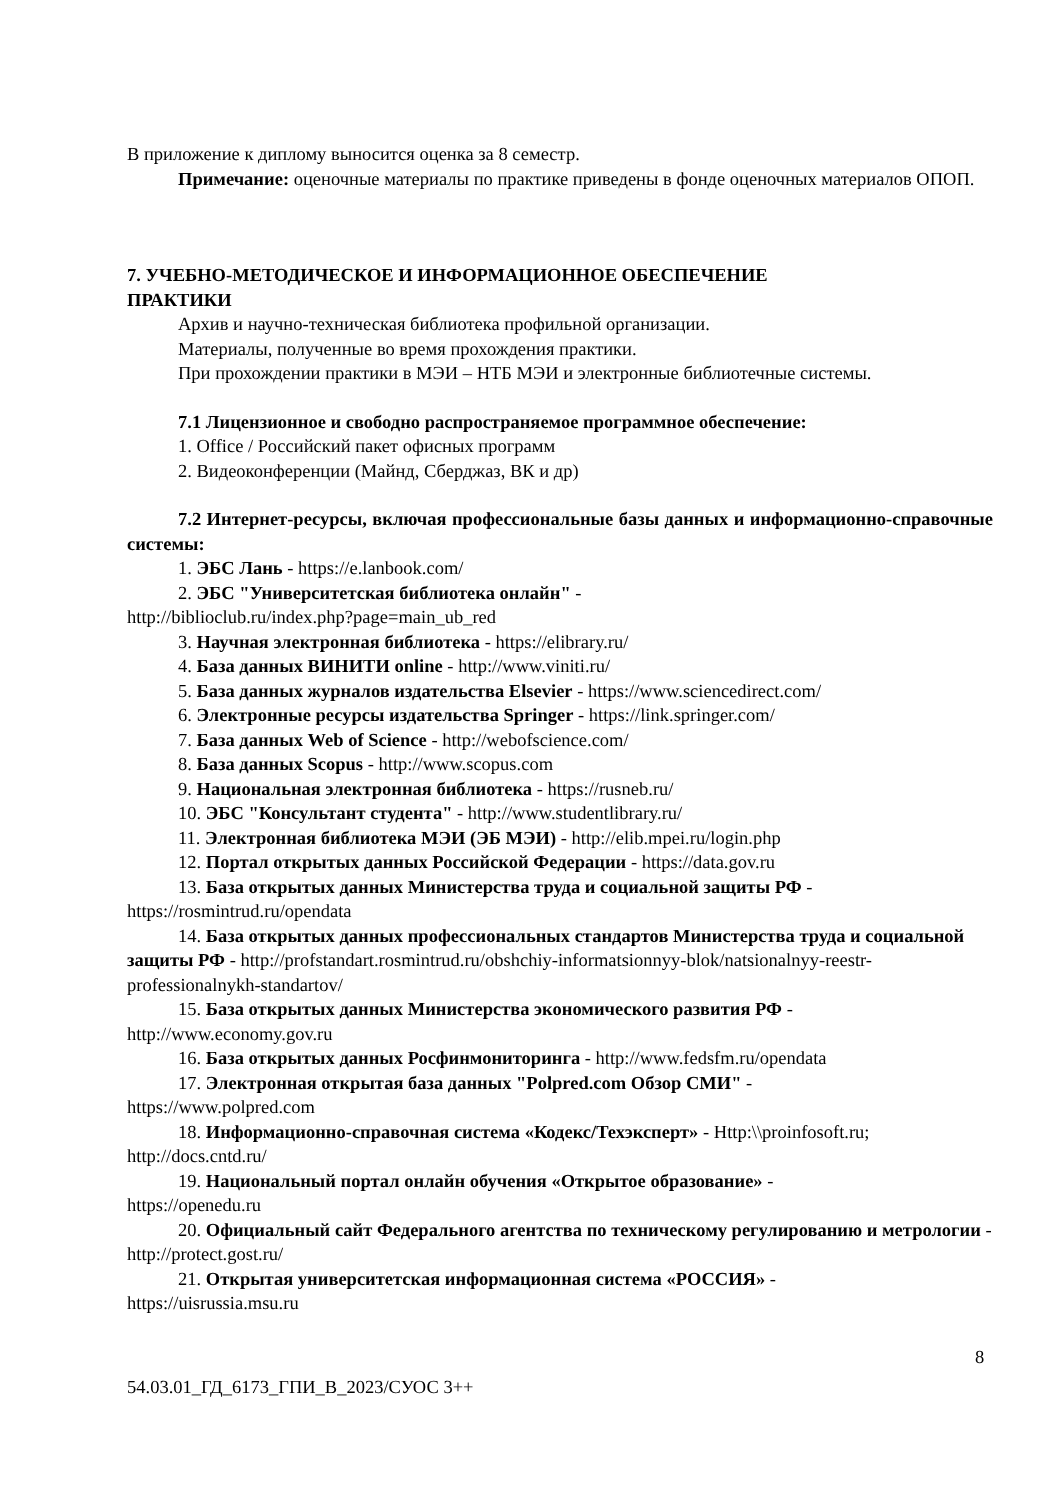В приложение к диплому выносится оценка за 8 семестр.
Примечание: оценочные материалы по практике приведены в фонде оценочных материалов ОПОП.
7. УЧЕБНО-МЕТОДИЧЕСКОЕ И ИНФОРМАЦИОННОЕ ОБЕСПЕЧЕНИЕ
ПРАКТИКИ
Архив и научно-техническая библиотека профильной организации.
Материалы, полученные во время прохождения практики.
При прохождении практики в МЭИ – НТБ МЭИ и электронные библиотечные системы.
7.1 Лицензионное и свободно распространяемое программное обеспечение:
1. Office / Российский пакет офисных программ
2. Видеоконференции (Майнд, Сберджаз, ВК и др)
7.2 Интернет-ресурсы, включая профессиональные базы данных и информационно-справочные системы:
1. ЭБС Лань - https://e.lanbook.com/
2. ЭБС "Университетская библиотека онлайн" -
http://biblioclub.ru/index.php?page=main_ub_red
3. Научная электронная библиотека - https://elibrary.ru/
4. База данных ВИНИТИ online - http://www.viniti.ru/
5. База данных журналов издательства Elsevier - https://www.sciencedirect.com/
6. Электронные ресурсы издательства Springer - https://link.springer.com/
7. База данных Web of Science - http://webofscience.com/
8. База данных Scopus - http://www.scopus.com
9. Национальная электронная библиотека - https://rusneb.ru/
10. ЭБС "Консультант студента" - http://www.studentlibrary.ru/
11. Электронная библиотека МЭИ (ЭБ МЭИ) - http://elib.mpei.ru/login.php
12. Портал открытых данных Российской Федерации - https://data.gov.ru
13. База открытых данных Министерства труда и социальной защиты РФ -
https://rosmintrud.ru/opendata
14. База открытых данных профессиональных стандартов Министерства труда и социальной защиты РФ - http://profstandart.rosmintrud.ru/obshchiy-informatsionnyy-blok/natsionalnyy-reestr-professionalnykh-standartov/
15. База открытых данных Министерства экономического развития РФ -
http://www.economy.gov.ru
16. База открытых данных Росфинмониторинга - http://www.fedsfm.ru/opendata
17. Электронная открытая база данных "Polpred.com Обзор СМИ" -
https://www.polpred.com
18. Информационно-справочная система «Кодекс/Техэксперт» - Http:\\proinfosoft.ru; http://docs.cntd.ru/
19. Национальный портал онлайн обучения «Открытое образование» -
https://openedu.ru
20. Официальный сайт Федерального агентства по техническому регулированию и метрологии - http://protect.gost.ru/
21. Открытая университетская информационная система «РОССИЯ» -
https://uisrussia.msu.ru
8
54.03.01_ГД_6173_ГПИ_В_2023/СУОС 3++